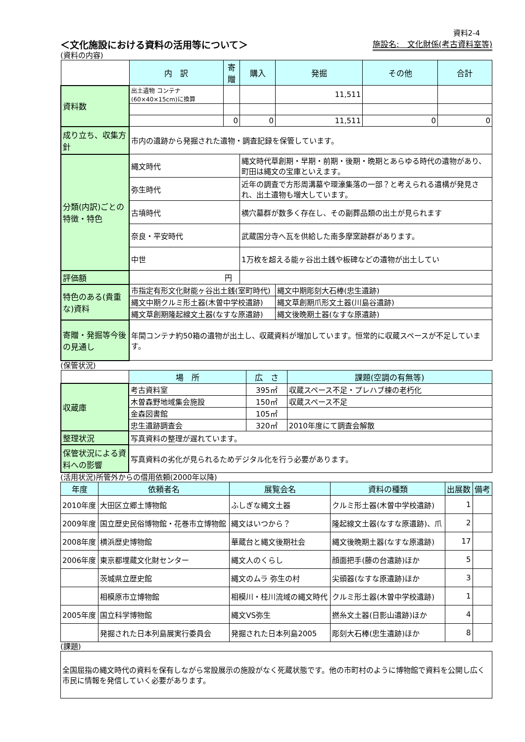資料2-4
＜文化施設における資料の活用等について＞ 施設名:　文化財係(考古資料室等)
(資料の内容)
| | 内 訳 | 寄贈 | 購入 | 発掘 | その他 | 合計 |
| 資料数 | 出土遺物 コンテナ(60×40×15cm)に換算 | | | 11,511 | | |
| | | 0 | 0 | 11,511 | 0 | 0 |
| 成り立ち、収集方針 | 市内の遺跡から発掘された遺物・調査記録を保管しています。 | | | | | |
| 分類(内訳)ごとの特徴・特色 | 縄文時代 | | 縄文時代草創期・早期・前期・後期・晩期とあらゆる時代の遺物があり、町田は縄文の宝庫といえます。 | | | |
| | 弥生時代 | | 近年の調査で方形周溝墓や環濠集落の一部？と考えられる遺構が発見され、出土遺物も増大しています。 | | | |
| | 古墳時代 | | 横穴墓群が数多く存在し、その副葬品類の出土が見られます | | | |
| | 奈良・平安時代 | | 武蔵国分寺へ瓦を供給した南多摩窯跡群があります。 | | | |
| | 中世 | | 1万枚を超える能ヶ谷出土銭や板碑などの遺物が出土してい | | | |
| 評価額 | 円 | | | | | |
| 特色のある(貴重な)資料 | 市指定有形文化財能ヶ谷出土銭(室町時代) | | | 縄文中期彫刻大石棒(忠生遺跡) | | |
| | 縄文中期クルミ形土器(木曽中学校遺跡) | | | 縄文草創期爪形文土器(川島谷遺跡) | | |
| | 縄文草創期隆起線文土器(なすな原遺跡) | | | 縄文後晩期土器(なすな原遺跡) | | |
| 寄贈・発掘等今後の見通し | 年間コンテナ約50箱の遺物が出土し、収蔵資料が増加しています。恒常的に収蔵スペースが不足しています。 | | | | | |
(保管状況)
| | 場 所 | 広 さ | 課題(空調の有無等) |
| 収蔵庫 | 考古資料室 | 395㎡ | 収蔵スペース不足・プレハブ棟の老朽化 |
| | 木曽森野地域集会施設 | 150㎡ | 収蔵スペース不足 |
| | 金森図書館 | 105㎡ | |
| | 忠生遺跡調査会 | 320㎡ | 2010年度にて調査会解散 |
| 整理状況 | 写真資料の整理が遅れています。 | | |
| 保管状況による資料への影響 | 写真資料の劣化が見られるためデジタル化を行う必要があります。 | | |
(活用状況)所管外からの借用依頼(2000年以降)
| 年度 | 依頼者名 | 展覧会名 | 資料の種類 | 出展数 | 備考 |
| --- | --- | --- | --- | --- | --- |
| 2010年度 | 大田区立郷土博物館 | ふしぎな縄文土器 | クルミ形土器(木曽中学校遺跡) | 1 | |
| 2009年度 | 国立歴史民俗博物館・花巻市立博物館 | 縄文はいつから？ | 隆起線文土器(なすな原遺跡)、爪 | 2 | |
| 2008年度 | 横浜歴史博物館 | 華蔵台と縄文後期社会 | 縄文後晩期土器(なすな原遺跡) | 17 | |
| 2006年度 | 東京都埋蔵文化財センター | 縄文人のくらし | 顔面把手(藤の台遺跡)ほか | 5 | |
| | 茨城県立歴史館 | 縄文のムラ 弥生の村 | 尖頭器(なすな原遺跡)ほか | 3 | |
| | 相模原市立博物館 | 相模川・桂川流域の縄文時代 | クルミ形土器(木曽中学校遺跡) | 1 | |
| 2005年度 | 国立科学博物館 | 縄文VS弥生 | 撚糸文土器(日影山遺跡)ほか | 4 | |
| | 発掘された日本列島展実行委員会 | 発掘された日本列島2005 | 彫刻大石棒(忠生遺跡)ほか | 8 | |
(課題)
| 全国屈指の縄文時代の資料を保有しながら常設展示の施設がなく死蔵状態です。他の市町村のように博物館で資料を公開し広く市民に情報を発信していく必要があります。 |